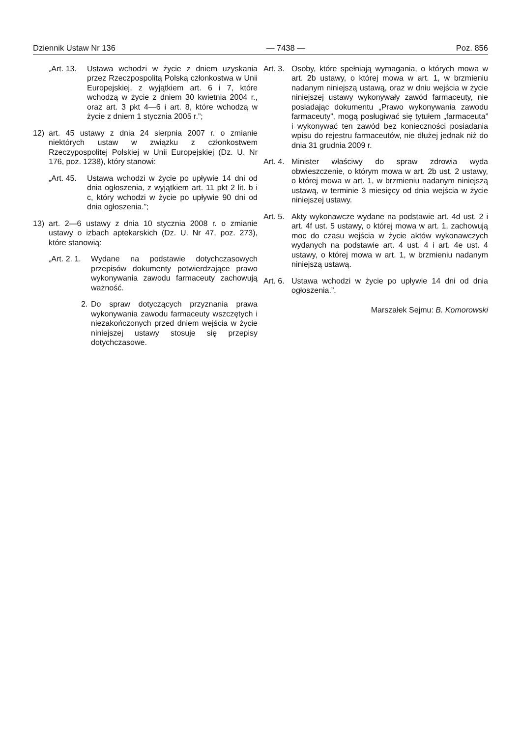Dziennik Ustaw Nr 136 — 7438 — Poz. 856
„Art. 13. Ustawa wchodzi w życie z dniem uzyskania przez Rzeczpospolitą Polską członkostwa w Unii Europejskiej, z wyjątkiem art. 6 i 7, które wchodzą w życie z dniem 30 kwietnia 2004 r., oraz art. 3 pkt 4—6 i art. 8, które wchodzą w życie z dniem 1 stycznia 2005 r.”;
12) art. 45 ustawy z dnia 24 sierpnia 2007 r. o zmianie niektórych ustaw w związku z członkostwem Rzeczypospolitej Polskiej w Unii Europejskiej (Dz. U. Nr 176, poz. 1238), który stanowi:
„Art. 45. Ustawa wchodzi w życie po upływie 14 dni od dnia ogłoszenia, z wyjątkiem art. 11 pkt 2 lit. b i c, który wchodzi w życie po upływie 90 dni od dnia ogłoszenia.”;
13) art. 2—6 ustawy z dnia 10 stycznia 2008 r. o zmianie ustawy o izbach aptekarskich (Dz. U. Nr 47, poz. 273), które stanowią:
„Art. 2. 1. Wydane na podstawie dotychczasowych przepisów dokumenty potwierdzające prawo wykonywania zawodu farmaceuty zachowują ważność.
2. Do spraw dotyczących przyznania prawa wykonywania zawodu farmaceuty wszczętych i niezakończonych przed dniem wejścia w życie niniejszej ustawy stosuje się przepisy dotychczasowe.
Art. 3. Osoby, które spełniają wymagania, o których mowa w art. 2b ustawy, o której mowa w art. 1, w brzmieniu nadanym niniejszą ustawą, oraz w dniu wejścia w życie niniejszej ustawy wykonywały zawód farmaceuty, nie posiadając dokumentu „Prawo wykonywania zawodu farmaceuty”, mogą posługiwać się tytułem „farmaceuta” i wykonywać ten zawód bez konieczności posiadania wpisu do rejestru farmaceutów, nie dłużej jednak niż do dnia 31 grudnia 2009 r.
Art. 4. Minister właściwy do spraw zdrowia wyda obwieszczenie, o którym mowa w art. 2b ust. 2 ustawy, o której mowa w art. 1, w brzmieniu nadanym niniejszą ustawą, w terminie 3 miesięcy od dnia wejścia w życie niniejszej ustawy.
Art. 5. Akty wykonawcze wydane na podstawie art. 4d ust. 2 i art. 4f ust. 5 ustawy, o której mowa w art. 1, zachowują moc do czasu wejścia w życie aktów wykonawczych wydanych na podstawie art. 4 ust. 4 i art. 4e ust. 4 ustawy, o której mowa w art. 1, w brzmieniu nadanym niniejszą ustawą.
Art. 6. Ustawa wchodzi w życie po upływie 14 dni od dnia ogłoszenia.”.
Marszałek Sejmu: B. Komorowski